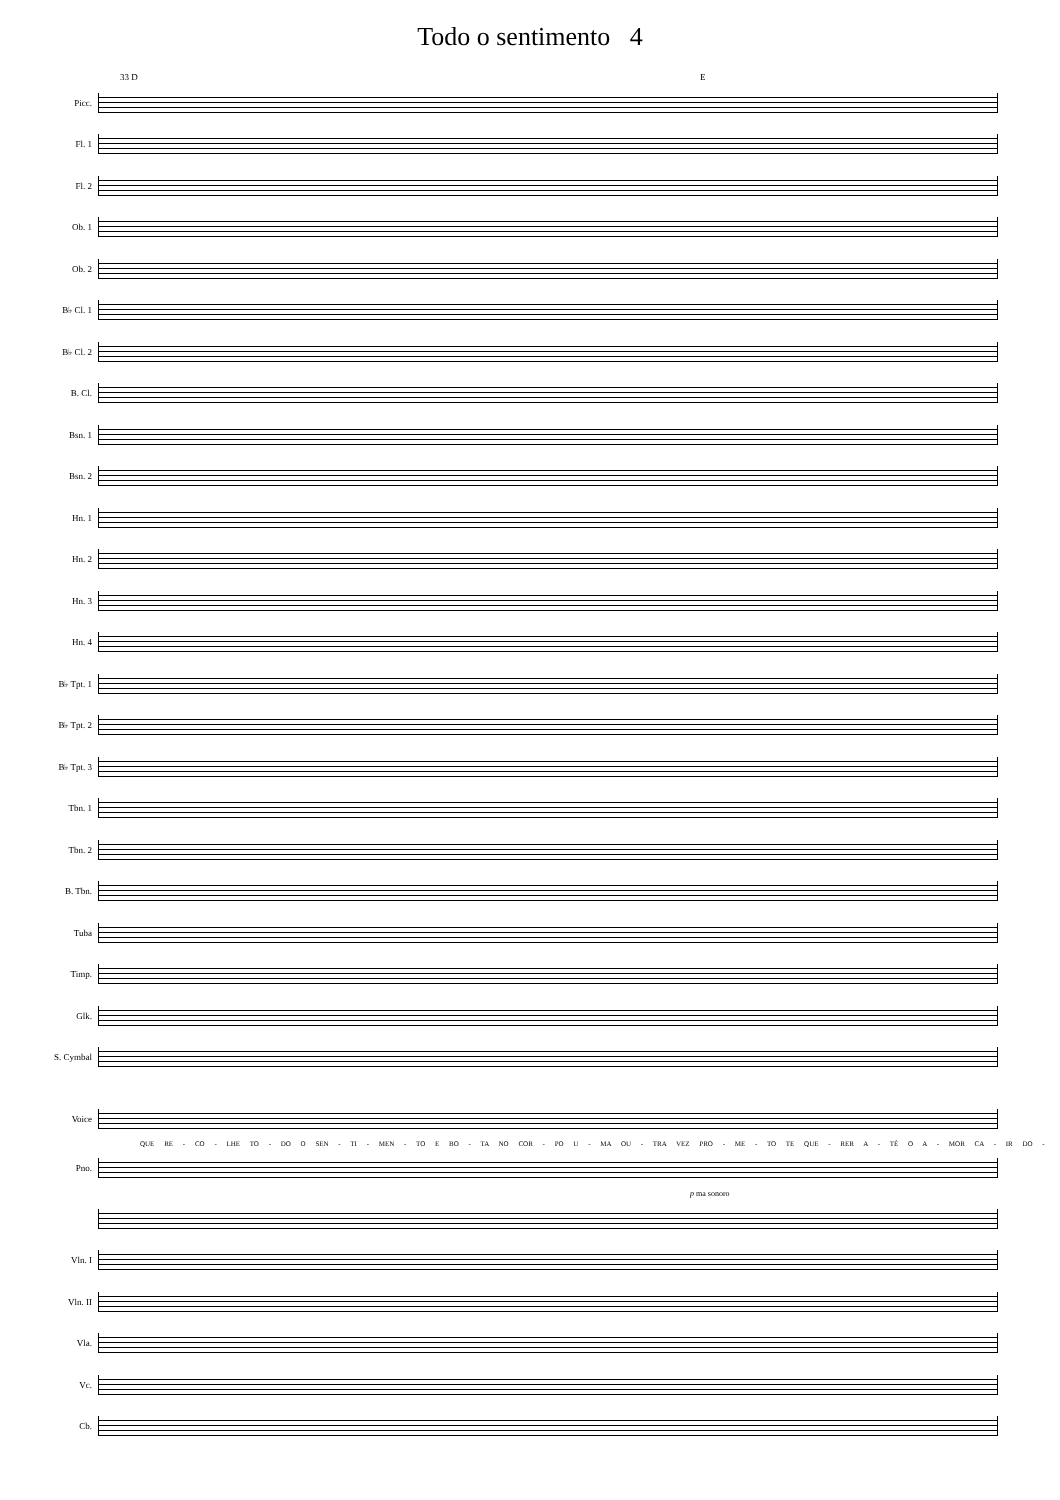Todo o sentimento 4
33 D E
Picc.
Fl. 1
Fl. 2
Ob. 1
Ob. 2
B♭ Cl. 1
B♭ Cl. 2
B. Cl.
Bsn. 1
Bsn. 2
Hn. 1
Hn. 2
Hn. 3
Hn. 4
B♭ Tpt. 1
B♭ Tpt. 2
B♭ Tpt. 3
Tbn. 1
Tbn. 2
B. Tbn.
Tuba
Timp.
Glk.
S. Cymbal
Voice
QUE RE - CO - LHE TO - DO O SEN - TI - MEN - TO E BO - TA NO COR - PO U - MA OU - TRA VEZ PRO - ME - TO TE QUE - RER A - TÉ O A - MOR CA - IR DO -
Pno.
p ma sonoro
Vln. I
Vln. II
Vla.
Vc.
Cb.